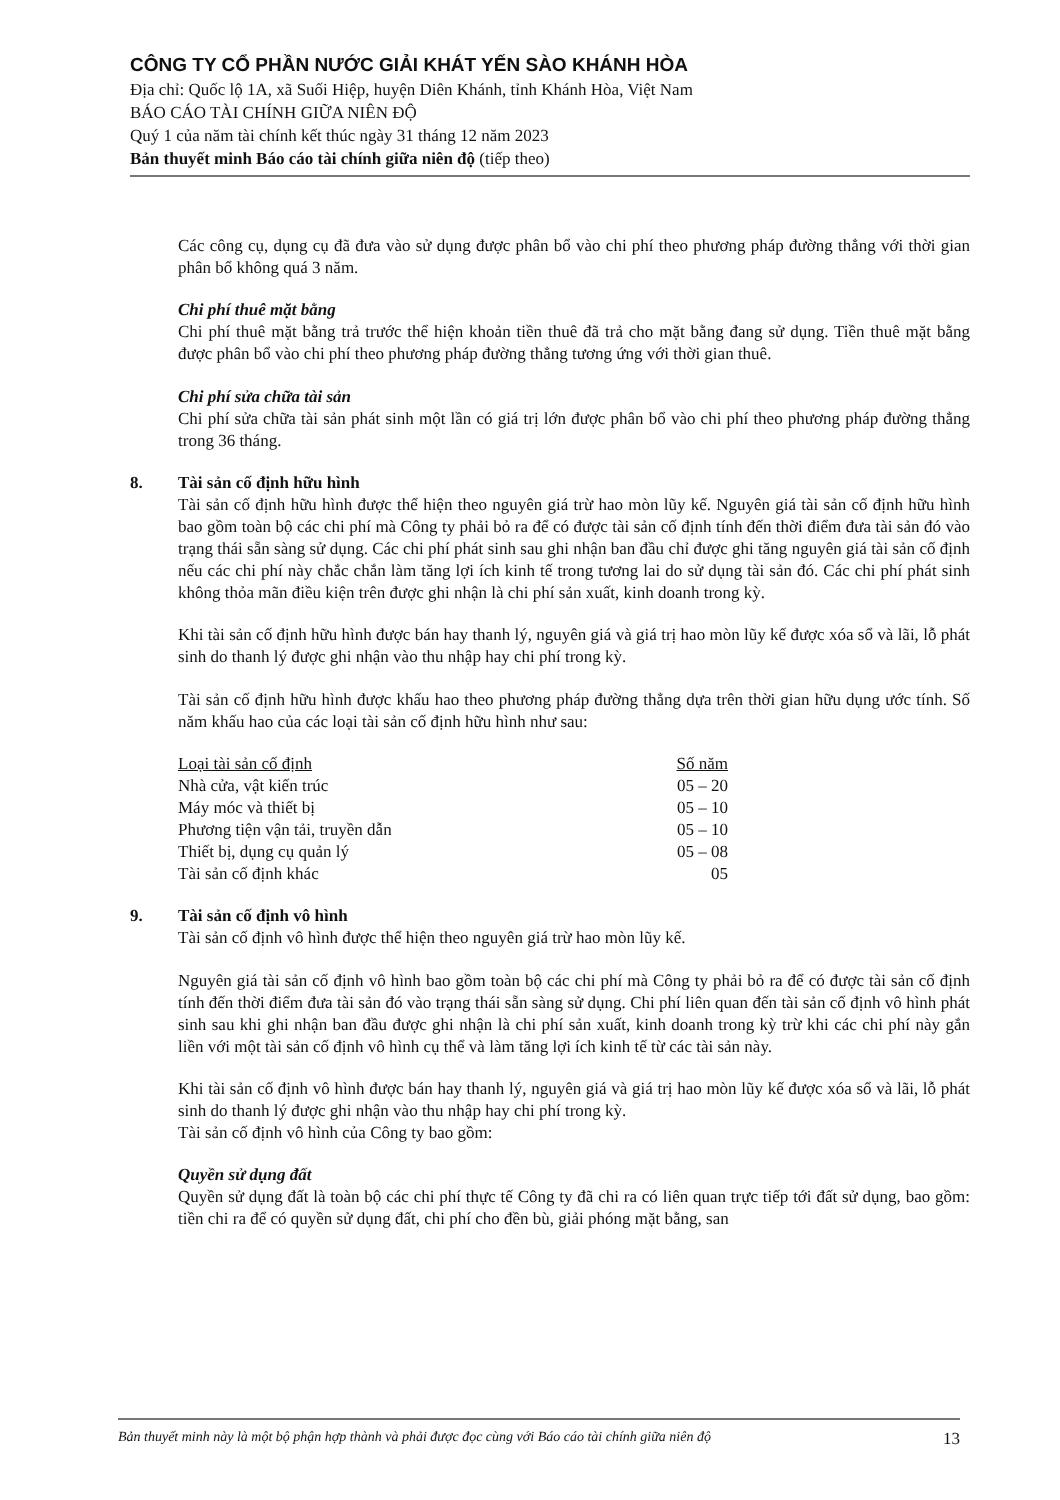CÔNG TY CỔ PHẦN NƯỚC GIẢI KHÁT YẾN SÀO KHÁNH HÒA
Địa chỉ: Quốc lộ 1A, xã Suối Hiệp, huyện Diên Khánh, tỉnh Khánh Hòa, Việt Nam
BÁO CÁO TÀI CHÍNH GIỮA NIÊN ĐỘ
Quý 1 của năm tài chính kết thúc ngày 31 tháng 12 năm 2023
Bản thuyết minh Báo cáo tài chính giữa niên độ (tiếp theo)
Các công cụ, dụng cụ đã đưa vào sử dụng được phân bổ vào chi phí theo phương pháp đường thẳng với thời gian phân bổ không quá 3 năm.
Chi phí thuê mặt bằng
Chi phí thuê mặt bằng trả trước thể hiện khoản tiền thuê đã trả cho mặt bằng đang sử dụng. Tiền thuê mặt bằng được phân bổ vào chi phí theo phương pháp đường thẳng tương ứng với thời gian thuê.
Chi phí sửa chữa tài sản
Chi phí sửa chữa tài sản phát sinh một lần có giá trị lớn được phân bổ vào chi phí theo phương pháp đường thẳng trong 36 tháng.
8. Tài sản cố định hữu hình
Tài sản cố định hữu hình được thể hiện theo nguyên giá trừ hao mòn lũy kế. Nguyên giá tài sản cố định hữu hình bao gồm toàn bộ các chi phí mà Công ty phải bỏ ra để có được tài sản cố định tính đến thời điểm đưa tài sản đó vào trạng thái sẵn sàng sử dụng. Các chi phí phát sinh sau ghi nhận ban đầu chỉ được ghi tăng nguyên giá tài sản cố định nếu các chi phí này chắc chắn làm tăng lợi ích kinh tế trong tương lai do sử dụng tài sản đó. Các chi phí phát sinh không thỏa mãn điều kiện trên được ghi nhận là chi phí sản xuất, kinh doanh trong kỳ.
Khi tài sản cố định hữu hình được bán hay thanh lý, nguyên giá và giá trị hao mòn lũy kế được xóa sổ và lãi, lỗ phát sinh do thanh lý được ghi nhận vào thu nhập hay chi phí trong kỳ.
Tài sản cố định hữu hình được khấu hao theo phương pháp đường thẳng dựa trên thời gian hữu dụng ước tính. Số năm khấu hao của các loại tài sản cố định hữu hình như sau:
| Loại tài sản cố định | Số năm |
| --- | --- |
| Nhà cửa, vật kiến trúc | 05 – 20 |
| Máy móc và thiết bị | 05 – 10 |
| Phương tiện vận tải, truyền dẫn | 05 – 10 |
| Thiết bị, dụng cụ quản lý | 05 – 08 |
| Tài sản cố định khác | 05 |
9. Tài sản cố định vô hình
Tài sản cố định vô hình được thể hiện theo nguyên giá trừ hao mòn lũy kế.
Nguyên giá tài sản cố định vô hình bao gồm toàn bộ các chi phí mà Công ty phải bỏ ra để có được tài sản cố định tính đến thời điểm đưa tài sản đó vào trạng thái sẵn sàng sử dụng. Chi phí liên quan đến tài sản cố định vô hình phát sinh sau khi ghi nhận ban đầu được ghi nhận là chi phí sản xuất, kinh doanh trong kỳ trừ khi các chi phí này gắn liền với một tài sản cố định vô hình cụ thể và làm tăng lợi ích kinh tế từ các tài sản này.
Khi tài sản cố định vô hình được bán hay thanh lý, nguyên giá và giá trị hao mòn lũy kế được xóa sổ và lãi, lỗ phát sinh do thanh lý được ghi nhận vào thu nhập hay chi phí trong kỳ.
Tài sản cố định vô hình của Công ty bao gồm:
Quyền sử dụng đất
Quyền sử dụng đất là toàn bộ các chi phí thực tế Công ty đã chi ra có liên quan trực tiếp tới đất sử dụng, bao gồm: tiền chi ra để có quyền sử dụng đất, chi phí cho đền bù, giải phóng mặt bằng, san
Bản thuyết minh này là một bộ phận hợp thành và phải được đọc cùng với Báo cáo tài chính giữa niên độ 13